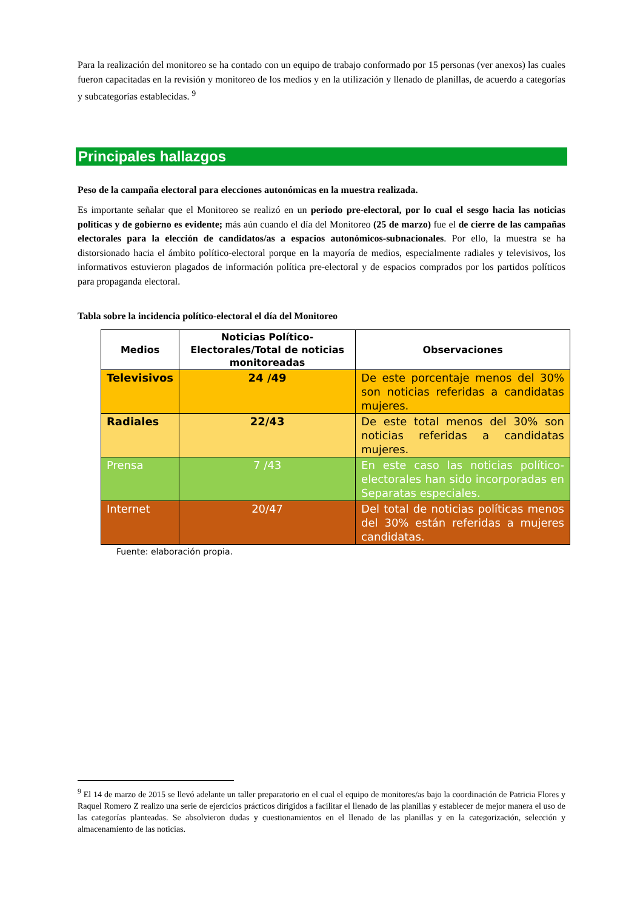Para la realización del monitoreo se ha contado con un equipo de trabajo conformado por 15 personas (ver anexos) las cuales fueron capacitadas en la revisión y monitoreo de los medios y en la utilización y llenado de planillas, de acuerdo a categorías y subcategorías establecidas. <sup>9</sup>
Principales hallazgos
Peso de la campaña electoral para elecciones autonómicas en la muestra realizada.
Es importante señalar que el Monitoreo se realizó en un periodo pre-electoral, por lo cual el sesgo hacia las noticias políticas y de gobierno es evidente; más aún cuando el día del Monitoreo (25 de marzo) fue el de cierre de las campañas electorales para la elección de candidatos/as a espacios autonómicos-subnacionales. Por ello, la muestra se ha distorsionado hacia el ámbito político-electoral porque en la mayoría de medios, especialmente radiales y televisivos, los informativos estuvieron plagados de información política pre-electoral y de espacios comprados por los partidos políticos para propaganda electoral.
Tabla sobre la incidencia político-electoral el día del Monitoreo
| Medios | Noticias Político-Electorales/Total de noticias monitoreadas | Observaciones |
| --- | --- | --- |
| Televisivos | 24 /49 | De este porcentaje menos del 30% son noticias referidas a candidatas mujeres. |
| Radiales | 22/43 | De este total menos del 30% son noticias referidas a candidatas mujeres. |
| Prensa | 7 /43 | En este caso las noticias político-electorales han sido incorporadas en Separatas especiales. |
| Internet | 20/47 | Del total de noticias políticas menos del 30% están referidas a mujeres candidatas. |
Fuente: elaboración propia.
<sup>9</sup> El 14 de marzo de 2015 se llevó adelante un taller preparatorio en el cual el equipo de monitores/as bajo la coordinación de Patricia Flores y Raquel Romero Z realizo una serie de ejercicios prácticos dirigidos a facilitar el llenado de las planillas y establecer de mejor manera el uso de las categorías planteadas. Se absolvieron dudas y cuestionamientos en el llenado de las planillas y en la categorización, selección y almacenamiento de las noticias.